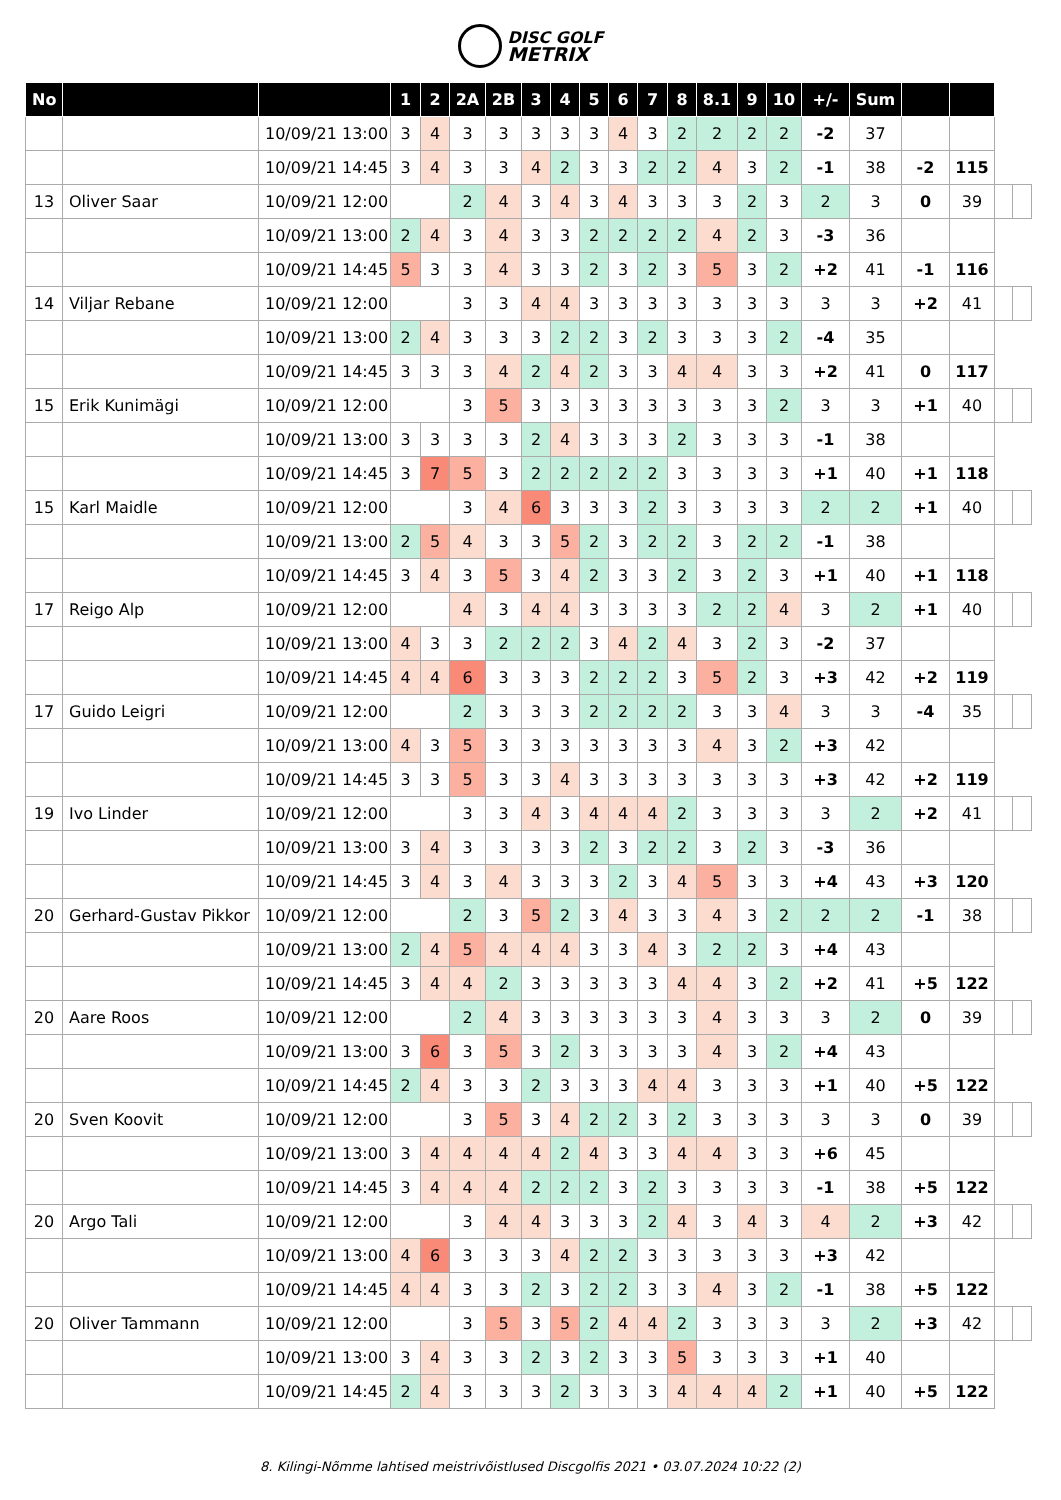DISC GOLF
METRIX
| No | | | 1 | 2 | 2A | 2B | 3 | 4 | 5 | 6 | 7 | 8 | 8.1 | 9 | 10 | +/- | Sum | | | | |
| | | 10/09/21 13:00 | 3 | 4 | 3 | 3 | 3 | 3 | 3 | 4 | 3 | 2 | 2 | 2 | 2 | -2 | 37 | | | | |
| | | 10/09/21 14:45 | 3 | 4 | 3 | 3 | 4 | 2 | 3 | 3 | 2 | 2 | 4 | 3 | 2 | -1 | 38 | -2 | 115 | | |
| 13 | Oliver Saar | 10/09/21 12:00 | | | 2 | 4 | 3 | 4 | 3 | 4 | 3 | 3 | 3 | 2 | 3 | 2 | 3 | 0 | 39 | | |
| | | 10/09/21 13:00 | 2 | 4 | 3 | 4 | 3 | 3 | 2 | 2 | 2 | 2 | 4 | 2 | 3 | -3 | 36 | | | | |
| | | 10/09/21 14:45 | 5 | 3 | 3 | 4 | 3 | 3 | 2 | 3 | 2 | 3 | 5 | 3 | 2 | +2 | 41 | -1 | 116 | | |
| 14 | Viljar Rebane | 10/09/21 12:00 | | | 3 | 3 | 4 | 4 | 3 | 3 | 3 | 3 | 3 | 3 | 3 | 3 | 3 | +2 | 41 | | |
| | | 10/09/21 13:00 | 2 | 4 | 3 | 3 | 3 | 2 | 2 | 3 | 2 | 3 | 3 | 3 | 2 | -4 | 35 | | | | |
| | | 10/09/21 14:45 | 3 | 3 | 3 | 4 | 2 | 4 | 2 | 3 | 3 | 4 | 4 | 3 | 3 | +2 | 41 | 0 | 117 | | |
| 15 | Erik Kunimägi | 10/09/21 12:00 | | | 3 | 5 | 3 | 3 | 3 | 3 | 3 | 3 | 3 | 3 | 2 | 3 | 3 | +1 | 40 | | |
| | | 10/09/21 13:00 | 3 | 3 | 3 | 3 | 2 | 4 | 3 | 3 | 3 | 2 | 3 | 3 | 3 | -1 | 38 | | | | |
| | | 10/09/21 14:45 | 3 | 7 | 5 | 3 | 2 | 2 | 2 | 2 | 2 | 3 | 3 | 3 | 3 | +1 | 40 | +1 | 118 | | |
| 15 | Karl Maidle | 10/09/21 12:00 | | | 3 | 4 | 6 | 3 | 3 | 3 | 2 | 3 | 3 | 3 | 3 | 2 | 2 | +1 | 40 | | |
| | | 10/09/21 13:00 | 2 | 5 | 4 | 3 | 3 | 5 | 2 | 3 | 2 | 2 | 3 | 2 | 2 | -1 | 38 | | | | |
| | | 10/09/21 14:45 | 3 | 4 | 3 | 5 | 3 | 4 | 2 | 3 | 3 | 2 | 3 | 2 | 3 | +1 | 40 | +1 | 118 | | |
| 17 | Reigo Alp | 10/09/21 12:00 | | | 4 | 3 | 4 | 4 | 3 | 3 | 3 | 3 | 2 | 2 | 4 | 3 | 2 | +1 | 40 | | |
| | | 10/09/21 13:00 | 4 | 3 | 3 | 2 | 2 | 2 | 3 | 4 | 2 | 4 | 3 | 2 | 3 | -2 | 37 | | | | |
| | | 10/09/21 14:45 | 4 | 4 | 6 | 3 | 3 | 3 | 2 | 2 | 2 | 3 | 5 | 2 | 3 | +3 | 42 | +2 | 119 | | |
| 17 | Guido Leigri | 10/09/21 12:00 | | | 2 | 3 | 3 | 3 | 2 | 2 | 2 | 2 | 3 | 3 | 4 | 3 | 3 | -4 | 35 | | |
| | | 10/09/21 13:00 | 4 | 3 | 5 | 3 | 3 | 3 | 3 | 3 | 3 | 3 | 4 | 3 | 2 | +3 | 42 | | | | |
| | | 10/09/21 14:45 | 3 | 3 | 5 | 3 | 3 | 4 | 3 | 3 | 3 | 3 | 3 | 3 | 3 | +3 | 42 | +2 | 119 | | |
| 19 | Ivo Linder | 10/09/21 12:00 | | | 3 | 3 | 4 | 3 | 4 | 4 | 4 | 2 | 3 | 3 | 3 | 3 | 2 | +2 | 41 | | |
| | | 10/09/21 13:00 | 3 | 4 | 3 | 3 | 3 | 3 | 2 | 3 | 2 | 2 | 3 | 2 | 3 | -3 | 36 | | | | |
| | | 10/09/21 14:45 | 3 | 4 | 3 | 4 | 3 | 3 | 3 | 2 | 3 | 4 | 5 | 3 | 3 | +4 | 43 | +3 | 120 | | |
| 20 | Gerhard-Gustav Pikkor | 10/09/21 12:00 | | | 2 | 3 | 5 | 2 | 3 | 4 | 3 | 3 | 4 | 3 | 2 | 2 | 2 | -1 | 38 | | |
| | | 10/09/21 13:00 | 2 | 4 | 5 | 4 | 4 | 4 | 3 | 3 | 4 | 3 | 2 | 2 | 3 | +4 | 43 | | | | |
| | | 10/09/21 14:45 | 3 | 4 | 4 | 2 | 3 | 3 | 3 | 3 | 3 | 4 | 4 | 3 | 2 | +2 | 41 | +5 | 122 | | |
| 20 | Aare Roos | 10/09/21 12:00 | | | 2 | 4 | 3 | 3 | 3 | 3 | 3 | 3 | 4 | 3 | 3 | 3 | 2 | 0 | 39 | | |
| | | 10/09/21 13:00 | 3 | 6 | 3 | 5 | 3 | 2 | 3 | 3 | 3 | 3 | 4 | 3 | 2 | +4 | 43 | | | | |
| | | 10/09/21 14:45 | 2 | 4 | 3 | 3 | 2 | 3 | 3 | 3 | 4 | 4 | 3 | 3 | 3 | +1 | 40 | +5 | 122 | | |
| 20 | Sven Koovit | 10/09/21 12:00 | | | 3 | 5 | 3 | 4 | 2 | 2 | 3 | 2 | 3 | 3 | 3 | 3 | 3 | 0 | 39 | | |
| | | 10/09/21 13:00 | 3 | 4 | 4 | 4 | 4 | 2 | 4 | 3 | 3 | 4 | 4 | 3 | 3 | +6 | 45 | | | | |
| | | 10/09/21 14:45 | 3 | 4 | 4 | 4 | 2 | 2 | 2 | 3 | 2 | 3 | 3 | 3 | 3 | -1 | 38 | +5 | 122 | | |
| 20 | Argo Tali | 10/09/21 12:00 | | | 3 | 4 | 4 | 3 | 3 | 3 | 2 | 4 | 3 | 4 | 3 | 4 | 2 | +3 | 42 | | |
| | | 10/09/21 13:00 | 4 | 6 | 3 | 3 | 3 | 4 | 2 | 2 | 3 | 3 | 3 | 3 | 3 | +3 | 42 | | | | |
| | | 10/09/21 14:45 | 4 | 4 | 3 | 3 | 2 | 3 | 2 | 2 | 3 | 3 | 4 | 3 | 2 | -1 | 38 | +5 | 122 | | |
| 20 | Oliver Tammann | 10/09/21 12:00 | | | 3 | 5 | 3 | 5 | 2 | 4 | 4 | 2 | 3 | 3 | 3 | 3 | 2 | +3 | 42 | | |
| | | 10/09/21 13:00 | 3 | 4 | 3 | 3 | 2 | 3 | 2 | 3 | 3 | 5 | 3 | 3 | 3 | +1 | 40 | | | | |
| | | 10/09/21 14:45 | 2 | 4 | 3 | 3 | 3 | 2 | 3 | 3 | 3 | 4 | 4 | 4 | 2 | +1 | 40 | +5 | 122 | | |
8. Kilingi-Nõmme lahtised meistrivõistlused Discgolfis 2021 • 03.07.2024 10:22 (2)